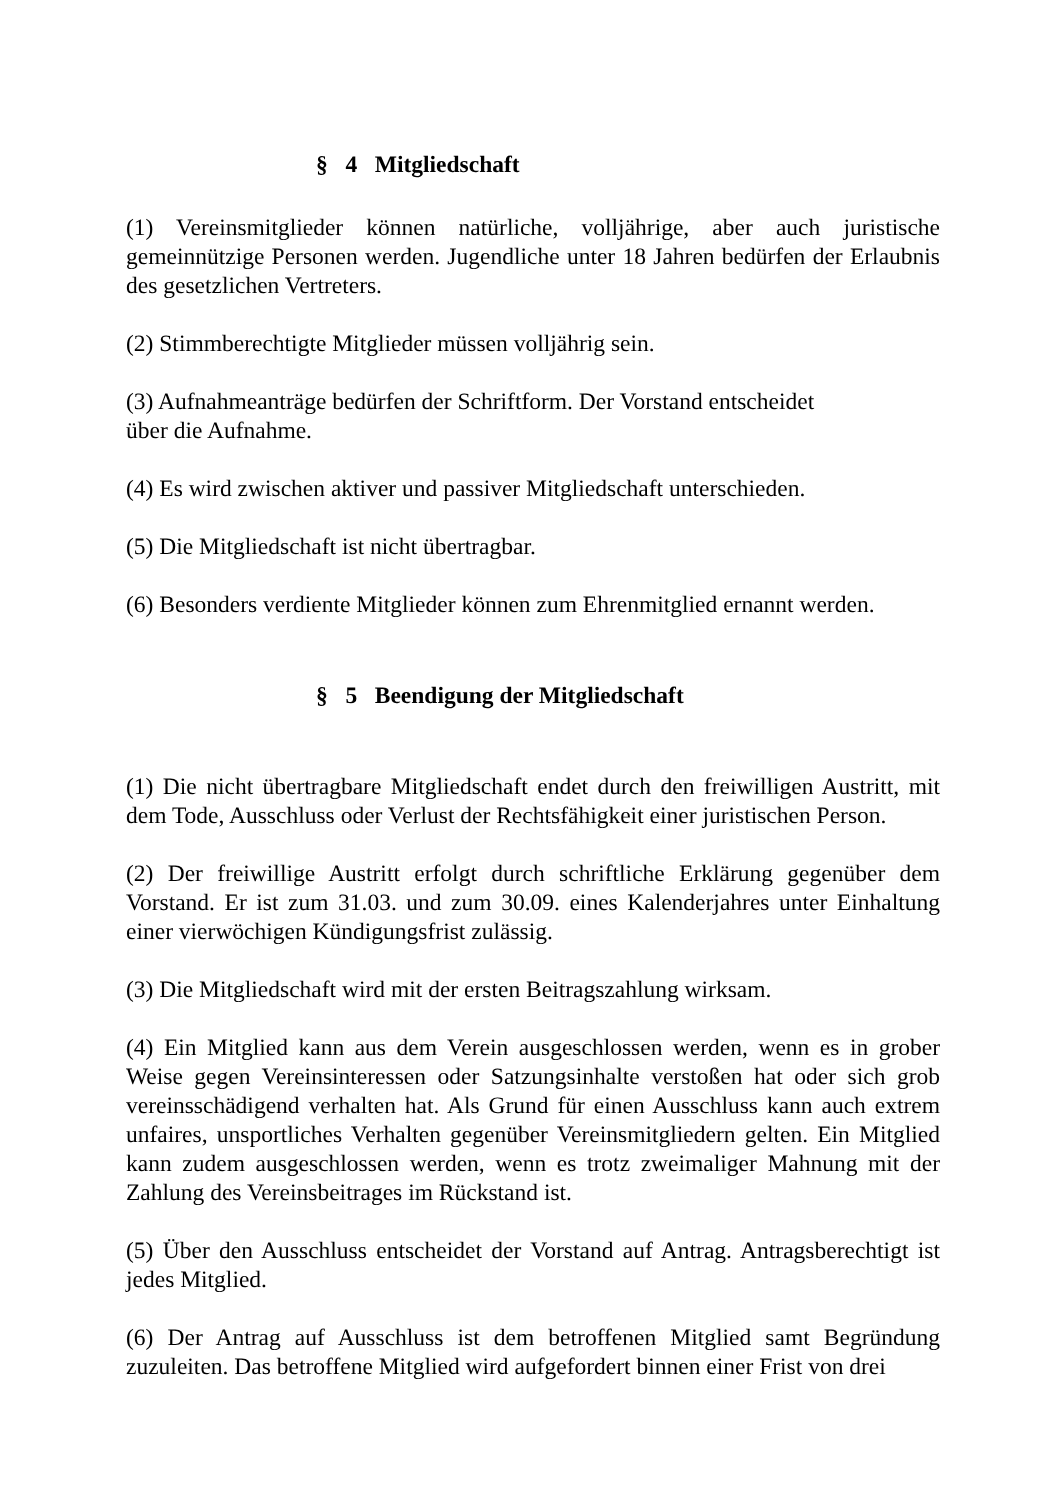§ 4 Mitgliedschaft
(1) Vereinsmitglieder können natürliche, volljährige, aber auch juristische gemeinnützige Personen werden. Jugendliche unter 18 Jahren bedürfen der Erlaubnis des gesetzlichen Vertreters.
(2) Stimmberechtigte Mitglieder müssen volljährig sein.
(3) Aufnahmeanträge bedürfen der Schriftform. Der Vorstand entscheidet
über die Aufnahme.
(4) Es wird zwischen aktiver und passiver Mitgliedschaft unterschieden.
(5) Die Mitgliedschaft ist nicht übertragbar.
(6) Besonders verdiente Mitglieder können zum Ehrenmitglied ernannt werden.
§ 5 Beendigung der Mitgliedschaft
(1) Die nicht übertragbare Mitgliedschaft endet durch den freiwilligen Austritt, mit dem Tode, Ausschluss oder Verlust der Rechtsfähigkeit einer juristischen Person.
(2) Der freiwillige Austritt erfolgt durch schriftliche Erklärung gegenüber dem Vorstand. Er ist zum 31.03. und zum 30.09. eines Kalenderjahres unter Einhaltung einer vierwöchigen Kündigungsfrist zulässig.
(3) Die Mitgliedschaft wird mit der ersten Beitragszahlung wirksam.
(4) Ein Mitglied kann aus dem Verein ausgeschlossen werden, wenn es in grober Weise gegen Vereinsinteressen oder Satzungsinhalte verstoßen hat oder sich grob vereinsschädigend verhalten hat. Als Grund für einen Ausschluss kann auch extrem unfaires, unsportliches Verhalten gegenüber Vereinsmitgliedern gelten. Ein Mitglied kann zudem ausgeschlossen werden, wenn es trotz zweimaliger Mahnung mit der Zahlung des Vereinsbeitrages im Rückstand ist.
(5) Über den Ausschluss entscheidet der Vorstand auf Antrag. Antragsberechtigt ist jedes Mitglied.
(6) Der Antrag auf Ausschluss ist dem betroffenen Mitglied samt Begründung zuzuleiten. Das betroffene Mitglied wird aufgefordert binnen einer Frist von drei